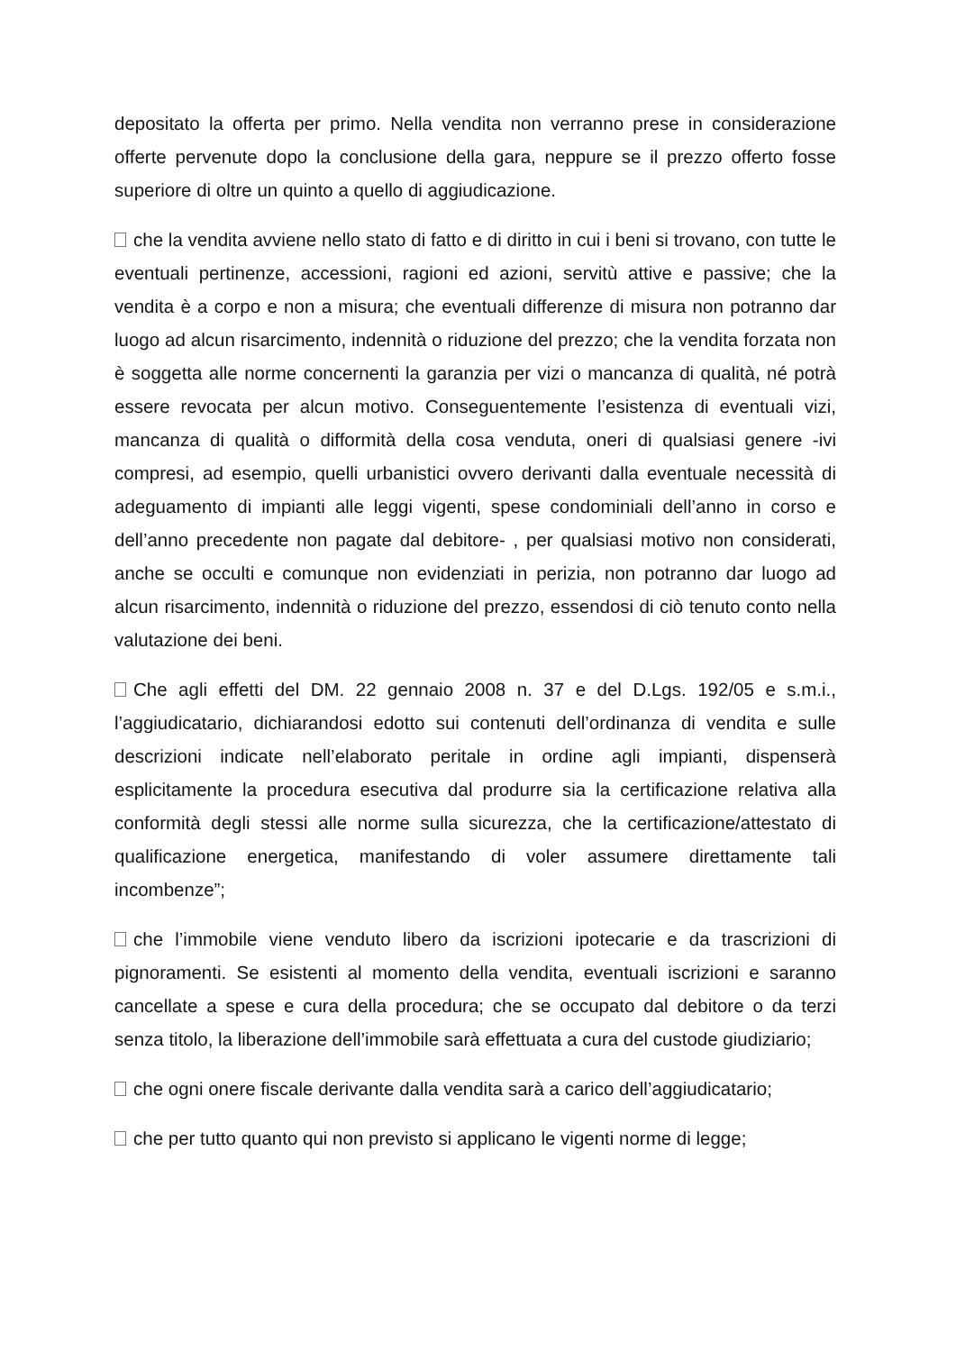depositato la offerta per primo. Nella vendita non verranno prese in considerazione offerte pervenute dopo la conclusione della gara, neppure se il prezzo offerto fosse superiore di oltre un quinto a quello di aggiudicazione.
che la vendita avviene nello stato di fatto e di diritto in cui i beni si trovano, con tutte le eventuali pertinenze, accessioni, ragioni ed azioni, servitù attive e passive; che la vendita è a corpo e non a misura; che eventuali differenze di misura non potranno dar luogo ad alcun risarcimento, indennità o riduzione del prezzo; che la vendita forzata non è soggetta alle norme concernenti la garanzia per vizi o mancanza di qualità, né potrà essere revocata per alcun motivo. Conseguentemente l’esistenza di eventuali vizi, mancanza di qualità o difformità della cosa venduta, oneri di qualsiasi genere -ivi compresi, ad esempio, quelli urbanistici ovvero derivanti dalla eventuale necessità di adeguamento di impianti alle leggi vigenti, spese condominiali dell’anno in corso e dell’anno precedente non pagate dal debitore- , per qualsiasi motivo non considerati, anche se occulti e comunque non evidenziati in perizia, non potranno dar luogo ad alcun risarcimento, indennità o riduzione del prezzo, essendosi di ciò tenuto conto nella valutazione dei beni.
Che agli effetti del DM. 22 gennaio 2008 n. 37 e del D.Lgs. 192/05 e s.m.i., l’aggiudicatario, dichiarandosi edotto sui contenuti dell’ordinanza di vendita e sulle descrizioni indicate nell’elaborato peritale in ordine agli impianti, dispenserà esplicitamente la procedura esecutiva dal produrre sia la certificazione relativa alla conformità degli stessi alle norme sulla sicurezza, che la certificazione/attestato di qualificazione energetica, manifestando di voler assumere direttamente tali incombenze”;
che l’immobile viene venduto libero da iscrizioni ipotecarie e da trascrizioni di pignoramenti. Se esistenti al momento della vendita, eventuali iscrizioni e saranno cancellate a spese e cura della procedura; che se occupato dal debitore o da terzi senza titolo, la liberazione dell’immobile sarà effettuata a cura del custode giudiziario;
che ogni onere fiscale derivante dalla vendita sarà a carico dell’aggiudicatario;
che per tutto quanto qui non previsto si applicano le vigenti norme di legge;